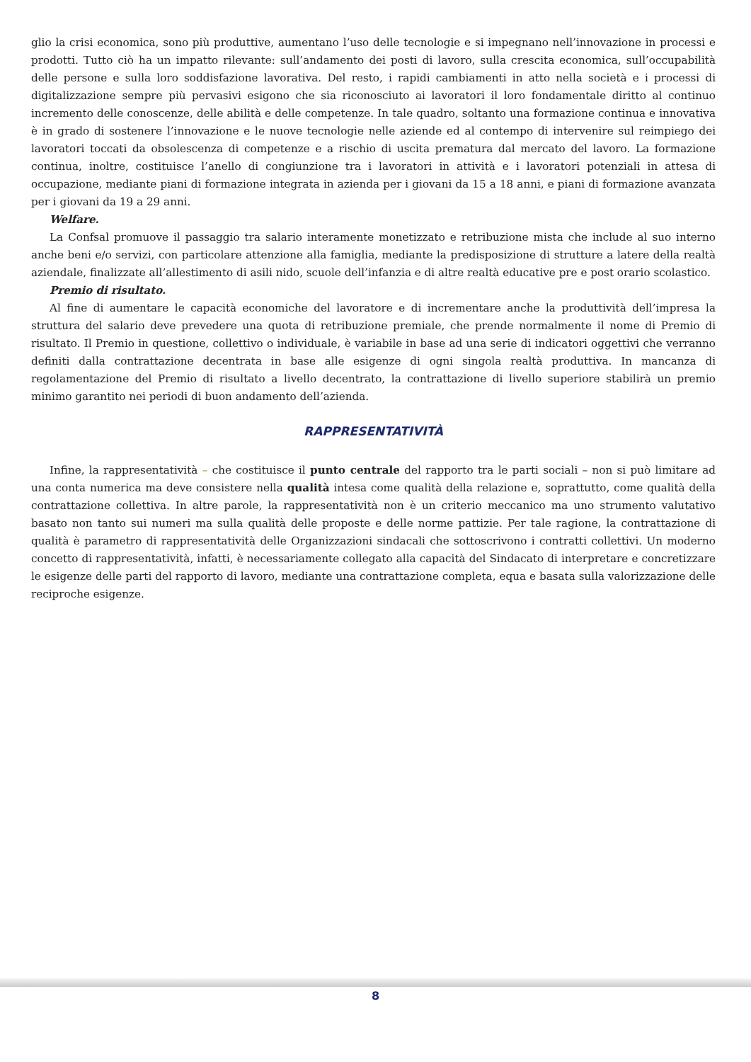glio la crisi economica, sono più produttive, aumentano l’uso delle tecnologie e si impegnano nell’innovazione in processi e prodotti. Tutto ciò ha un impatto rilevante: sull’andamento dei posti di lavoro, sulla crescita economica, sull’occupabilità delle persone e sulla loro soddisfazione lavorativa. Del resto, i rapidi cambiamenti in atto nella società e i processi di digitalizzazione sempre più pervasivi esigono che sia riconosciuto ai lavoratori il loro fondamentale diritto al continuo incremento delle conoscenze, delle abilità e delle competenze. In tale quadro, soltanto una formazione continua e innovativa è in grado di sostenere l’innovazione e le nuove tecnologie nelle aziende ed al contempo di intervenire sul reimpiego dei lavoratori toccati da obsolescenza di competenze e a rischio di uscita prematura dal mercato del lavoro. La formazione continua, inoltre, costituisce l’anello di congiunzione tra i lavoratori in attività e i lavoratori potenziali in attesa di occupazione, mediante piani di formazione integrata in azienda per i giovani da 15 a 18 anni, e piani di formazione avanzata per i giovani da 19 a 29 anni.
Welfare.
La Confsal promuove il passaggio tra salario interamente monetizzato e retribuzione mista che include al suo interno anche beni e/o servizi, con particolare attenzione alla famiglia, mediante la predisposizione di strutture a latere della realtà aziendale, finalizzate all’allestimento di asili nido, scuole dell’infanzia e di altre realtà educative pre e post orario scolastico.
Premio di risultato.
Al fine di aumentare le capacità economiche del lavoratore e di incrementare anche la produttività dell’impresa la struttura del salario deve prevedere una quota di retribuzione premiale, che prende normalmente il nome di Premio di risultato. Il Premio in questione, collettivo o individuale, è variabile in base ad una serie di indicatori oggettivi che verranno definiti dalla contrattazione decentrata in base alle esigenze di ogni singola realtà produttiva. In mancanza di regolamentazione del Premio di risultato a livello decentrato, la contrattazione di livello superiore stabilirà un premio minimo garantito nei periodi di buon andamento dell’azienda.
RAPPRESENTATIVITÀ
Infine, la rappresentatività – che costituisce il punto centrale del rapporto tra le parti sociali – non si può limitare ad una conta numerica ma deve consistere nella qualità intesa come qualità della relazione e, soprattutto, come qualità della contrattazione collettiva. In altre parole, la rappresentatività non è un criterio meccanico ma uno strumento valutativo basato non tanto sui numeri ma sulla qualità delle proposte e delle norme pattizie. Per tale ragione, la contrattazione di qualità è parametro di rappresentatività delle Organizzazioni sindacali che sottoscrivono i contratti collettivi. Un moderno concetto di rappresentatività, infatti, è necessariamente collegato alla capacità del Sindacato di interpretare e concretizzare le esigenze delle parti del rapporto di lavoro, mediante una contrattazione completa, equa e basata sulla valorizzazione delle reciproche esigenze.
8